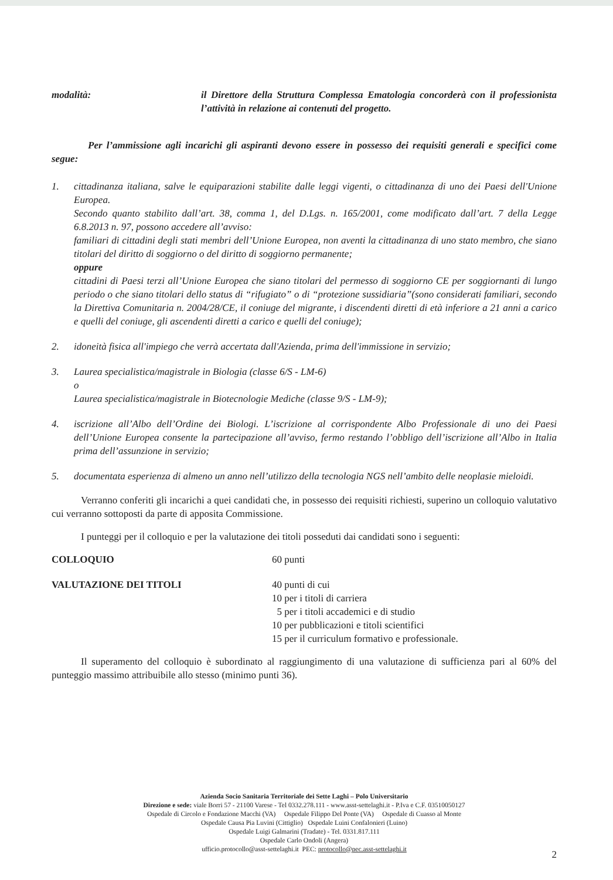modalità: il Direttore della Struttura Complessa Ematologia concorderà con il professionista l’attività in relazione ai contenuti del progetto.
Per l’ammissione agli incarichi gli aspiranti devono essere in possesso dei requisiti generali e specifici come segue:
1. cittadinanza italiana, salve le equiparazioni stabilite dalle leggi vigenti, o cittadinanza di uno dei Paesi dell'Unione Europea.
Secondo quanto stabilito dall’art. 38, comma 1, del D.Lgs. n. 165/2001, come modificato dall’art. 7 della Legge 6.8.2013 n. 97, possono accedere all’avviso:
familiari di cittadini degli stati membri dell’Unione Europea, non aventi la cittadinanza di uno stato membro, che siano titolari del diritto di soggiorno o del diritto di soggiorno permanente;
oppure
cittadini di Paesi terzi all’Unione Europea che siano titolari del permesso di soggiorno CE per soggiornanti di lungo periodo o che siano titolari dello status di “rifugiato” o di “protezione sussidiaria”(sono considerati familiari, secondo la Direttiva Comunitaria n. 2004/28/CE, il coniuge del migrante, i discendenti diretti di età inferiore a 21 anni a carico e quelli del coniuge, gli ascendenti diretti a carico e quelli del coniuge);
2. idoneità fisica all'impiego che verrà accertata dall'Azienda, prima dell'immissione in servizio;
3. Laurea specialistica/magistrale in Biologia (classe 6/S - LM-6)
o
Laurea specialistica/magistrale in Biotecnologie Mediche (classe 9/S - LM-9);
4. iscrizione all’Albo dell’Ordine dei Biologi. L’iscrizione al corrispondente Albo Professionale di uno dei Paesi dell’Unione Europea consente la partecipazione all’avviso, fermo restando l’obbligo dell’iscrizione all’Albo in Italia prima dell’assunzione in servizio;
5. documentata esperienza di almeno un anno nell’utilizzo della tecnologia NGS nell’ambito delle neoplasie mieloidi.
Verranno conferiti gli incarichi a quei candidati che, in possesso dei requisiti richiesti, superino un colloquio valutativo cui verranno sottoposti da parte di apposita Commissione.
I punteggi per il colloquio e per la valutazione dei titoli posseduti dai candidati sono i seguenti:
COLLOQUIO 60 punti
VALUTAZIONE DEI TITOLI 40 punti di cui
10 per i titoli di carriera
5 per i titoli accademici e di studio
10 per pubblicazioni e titoli scientifici
15 per il curriculum formativo e professionale.
Il superamento del colloquio è subordinato al raggiungimento di una valutazione di sufficienza pari al 60% del punteggio massimo attribuibile allo stesso (minimo punti 36).
Azienda Socio Sanitaria Territoriale dei Sette Laghi – Polo Universitario
Direzione e sede: viale Borri 57 - 21100 Varese - Tel 0332.278.111 - www.asst-settelaghi.it - P.Iva e C.F. 03510050127
Ospedale di Circolo e Fondazione Macchi (VA) Ospedale Filippo Del Ponte (VA) Ospedale di Cuasso al Monte
Ospedale Causa Pia Luvini (Cittiglio) Ospedale Luini Confalonieri (Luino)
Ospedale Luigi Galmarini (Tradate) - Tel. 0331.817.111
Ospedale Carlo Ondoli (Angera)
ufficio.protocollo@asst-settelaghi.it PEC: protocollo@pec.asst-settelaghi.it
2